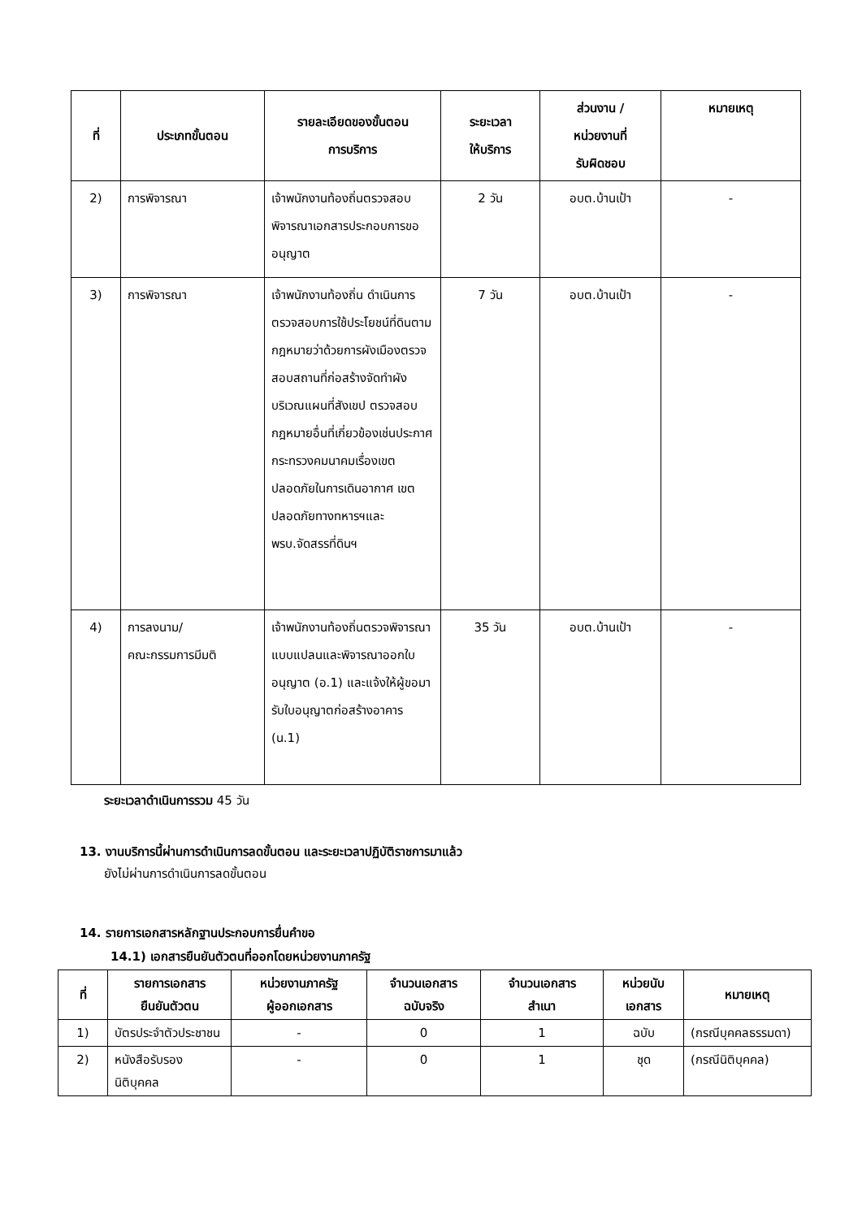| ที่ | ประเภทขั้นตอน | รายละเอียดของขั้นตอน การบริการ | ระยะเวลา ให้บริการ | ส่วนงาน / หน่วยงานที่ รับผิดชอบ | หมายเหตุ |
| --- | --- | --- | --- | --- | --- |
| 2) | การพิจารณา | เจ้าพนักงานท้องถิ่นตรวจสอบพิจารณาเอกสารประกอบการขออนุญาต | 2 วัน | อบต.บ้านเป้า | - |
| 3) | การพิจารณา | เจ้าพนักงานท้องถิ่น ดำเนินการตรวจสอบการใช้ประโยชน์ที่ดินตามกฎหมายว่าด้วยการผังเมืองตรวจสอบสถานที่ก่อสร้างจัดทำผังบริเวณแผนที่สังเขป ตรวจสอบกฎหมายอื่นที่เกี่ยวข้องเช่นประกาศกระทรวงคมนาคมเรื่องเขตปลอดภัยในการเดินอากาศ เขตปลอดภัยทางทหารฯและ พรบ.จัดสรรที่ดินฯ | 7 วัน | อบต.บ้านเป้า | - |
| 4) | การลงนาม/ คณะกรรมการมีมติ | เจ้าพนักงานท้องถิ่นตรวจพิจารณาแบบแปลนและพิจารณาออกใบอนุญาต (อ.1) และแจ้งให้ผู้ขอมารับใบอนุญาตก่อสร้างอาคาร (น.1) | 35 วัน | อบต.บ้านเป้า | - |
ระยะเวลาดำเนินการรวม 45 วัน
13. งานบริการนี้ผ่านการดำเนินการลดขั้นตอน และระยะเวลาปฏิบัติราชการมาแล้ว
ยังไม่ผ่านการดำเนินการลดขั้นตอน
14. รายการเอกสารหลักฐานประกอบการยื่นคำขอ
14.1) เอกสารยืนยันตัวตนที่ออกโดยหน่วยงานภาครัฐ
| ที่ | รายการเอกสาร ยืนยันตัวตน | หน่วยงานภาครัฐ ผู้ออกเอกสาร | จำนวนเอกสาร ฉบับจริง | จำนวนเอกสาร สำเนา | หน่วยนับ เอกสาร | หมายเหตุ |
| --- | --- | --- | --- | --- | --- | --- |
| 1) | บัตรประจำตัวประชาชน | - | 0 | 1 | ฉบับ | (กรณีบุคคลธรรมดา) |
| 2) | หนังสือรับรองนิติบุคคล | - | 0 | 1 | ชุด | (กรณีนิติบุคคล) |